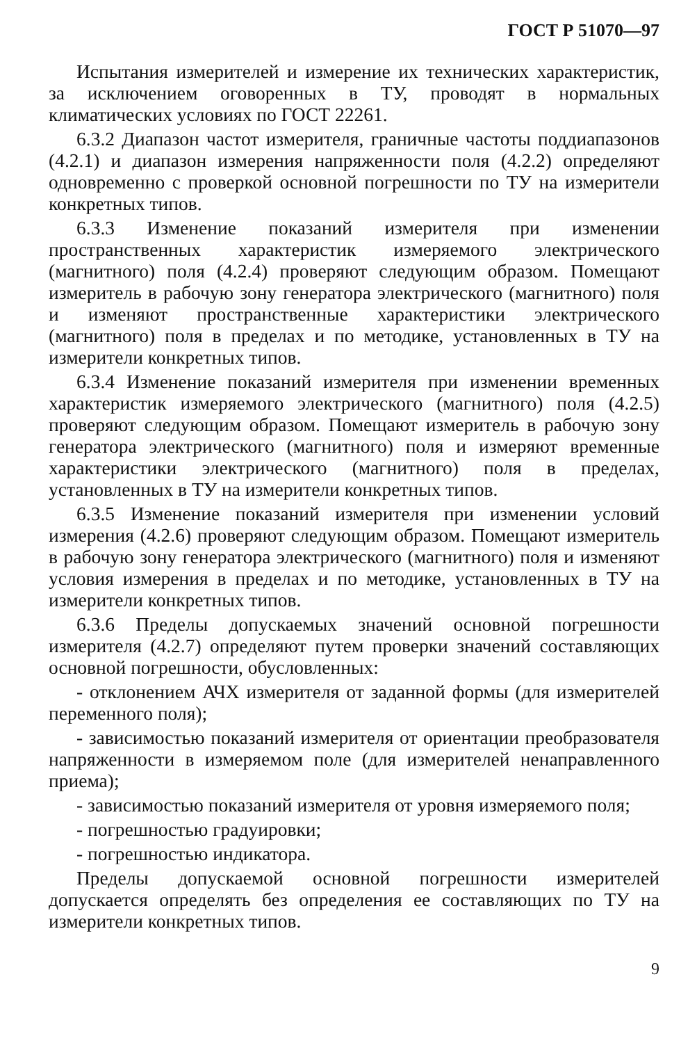ГОСТ Р 51070—97
Испытания измерителей и измерение их технических характеристик, за исключением оговоренных в ТУ, проводят в нормальных климатических условиях по ГОСТ 22261.
6.3.2 Диапазон частот измерителя, граничные частоты поддиапазонов (4.2.1) и диапазон измерения напряженности поля (4.2.2) определяют одновременно с проверкой основной погрешности по ТУ на измерители конкретных типов.
6.3.3 Изменение показаний измерителя при изменении пространственных характеристик измеряемого электрического (магнитного) поля (4.2.4) проверяют следующим образом. Помещают измеритель в рабочую зону генератора электрического (магнитного) поля и изменяют пространственные характеристики электрического (магнитного) поля в пределах и по методике, установленных в ТУ на измерители конкретных типов.
6.3.4 Изменение показаний измерителя при изменении временных характеристик измеряемого электрического (магнитного) поля (4.2.5) проверяют следующим образом. Помещают измеритель в рабочую зону генератора электрического (магнитного) поля и измеряют временные характеристики электрического (магнитного) поля в пределах, установленных в ТУ на измерители конкретных типов.
6.3.5 Изменение показаний измерителя при изменении условий измерения (4.2.6) проверяют следующим образом. Помещают измеритель в рабочую зону генератора электрического (магнитного) поля и изменяют условия измерения в пределах и по методике, установленных в ТУ на измерители конкретных типов.
6.3.6 Пределы допускаемых значений основной погрешности измерителя (4.2.7) определяют путем проверки значений составляющих основной погрешности, обусловленных:
- отклонением АЧХ измерителя от заданной формы (для измерителей переменного поля);
- зависимостью показаний измерителя от ориентации преобразователя напряженности в измеряемом поле (для измерителей ненаправленного приема);
- зависимостью показаний измерителя от уровня измеряемого поля;
- погрешностью градуировки;
- погрешностью индикатора.
Пределы допускаемой основной погрешности измерителей допускается определять без определения ее составляющих по ТУ на измерители конкретных типов.
9